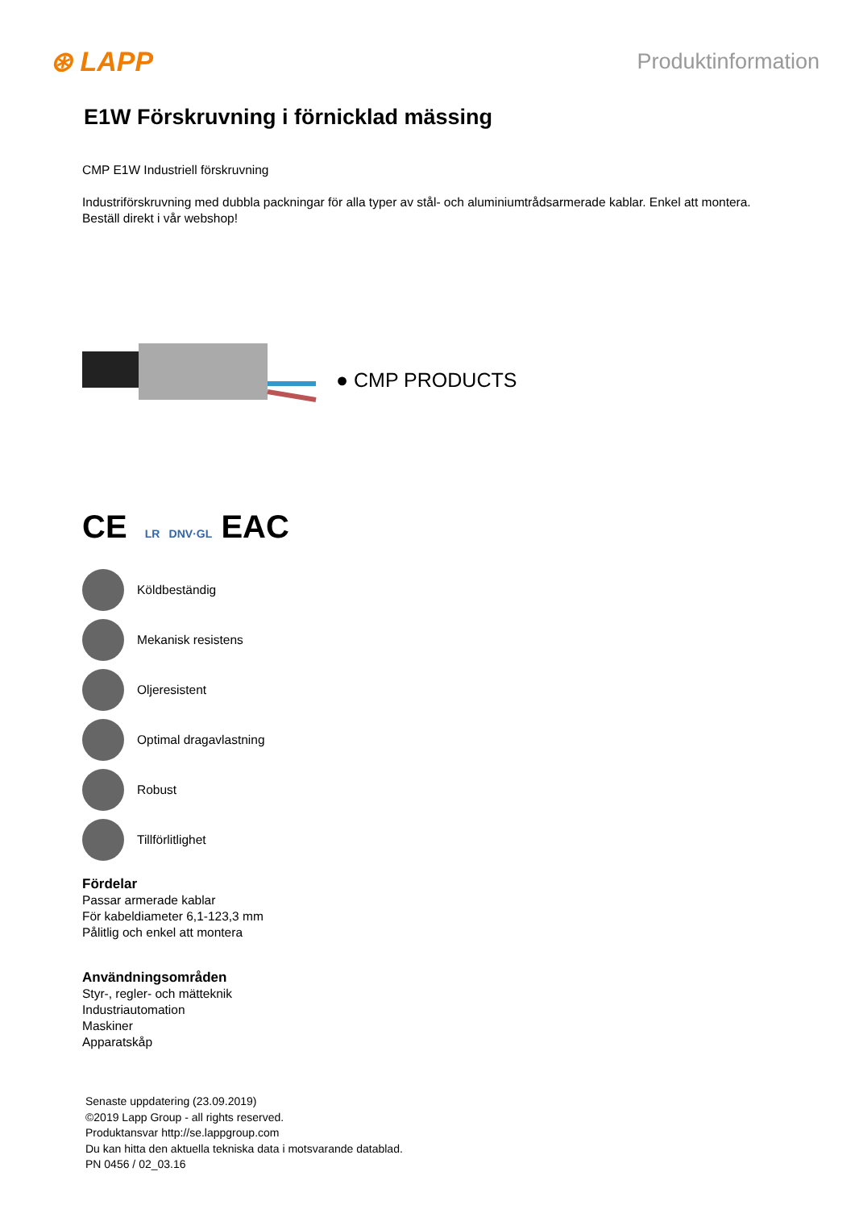⊛ LAPP Produktinformation
E1W Förskruvning i förnicklad mässing
CMP E1W Industriell förskruvning
Industriförskruvning med dubbla packningar för alla typer av stål- och aluminiumtrådsarmerade kablar. Enkel att montera.
Beställ direkt i vår webshop!
● CMP PRODUCTS
CE LR DNV·GL EAC
Köldbeständig
Mekanisk resistens
Oljeresistent
Optimal dragavlastning
Robust
Tillförlitlighet
Fördelar
Passar armerade kablar
För kabeldiameter 6,1-123,3 mm
Pålitlig och enkel att montera
Användningsområden
Styr-, regler- och mätteknik
Industriautomation
Maskiner
Apparatskåp
Senaste uppdatering (23.09.2019)
©2019 Lapp Group - all rights reserved.
Produktansvar http://se.lappgroup.com
Du kan hitta den aktuella tekniska data i motsvarande datablad.
PN 0456 / 02_03.16